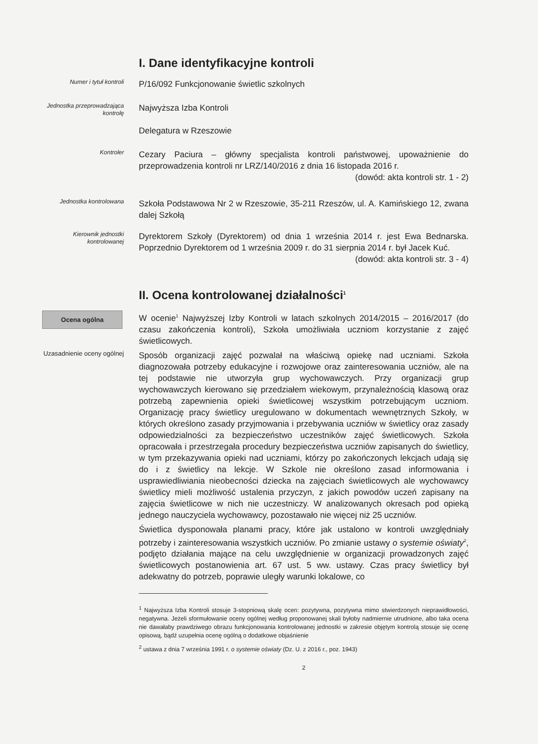I. Dane identyfikacyjne kontroli
Numer i tytuł kontroli
P/16/092 Funkcjonowanie świetlic szkolnych
Jednostka przeprowadzająca kontrolę
Najwyższa Izba Kontroli
Delegatura w Rzeszowie
Kontroler
Cezary Paciura – główny specjalista kontroli państwowej, upoważnienie do przeprowadzenia kontroli nr LRZ/140/2016 z dnia 16 listopada 2016 r.
(dowód: akta kontroli str. 1 - 2)
Jednostka kontrolowana
Szkoła Podstawowa Nr 2 w Rzeszowie, 35-211 Rzeszów, ul. A. Kamińskiego 12, zwana dalej Szkołą
Kierownik jednostki kontrolowanej
Dyrektorem Szkoły (Dyrektorem) od dnia 1 września 2014 r. jest Ewa Bednarska. Poprzednio Dyrektorem od 1 września 2009 r. do 31 sierpnia 2014 r. był Jacek Kuć.
(dowód: akta kontroli str. 3 - 4)
II. Ocena kontrolowanej działalności<sup>1</sup>
Ocena ogólna
W ocenie<sup>1</sup> Najwyższej Izby Kontroli w latach szkolnych 2014/2015 – 2016/2017 (do czasu zakończenia kontroli), Szkoła umożliwiała uczniom korzystanie z zajęć świetlicowych.
Uzasadnienie oceny ogólnej
Sposób organizacji zajęć pozwalał na właściwą opiekę nad uczniami. Szkoła diagnozowała potrzeby edukacyjne i rozwojowe oraz zainteresowania uczniów, ale na tej podstawie nie utworzyła grup wychowawczych. Przy organizacji grup wychowawczych kierowano się przedziałem wiekowym, przynależnością klasową oraz potrzebą zapewnienia opieki świetlicowej wszystkim potrzebującym uczniom. Organizację pracy świetlicy uregulowano w dokumentach wewnętrznych Szkoły, w których określono zasady przyjmowania i przebywania uczniów w świetlicy oraz zasady odpowiedzialności za bezpieczeństwo uczestników zajęć świetlicowych. Szkoła opracowała i przestrzegała procedury bezpieczeństwa uczniów zapisanych do świetlicy, w tym przekazywania opieki nad uczniami, którzy po zakończonych lekcjach udają się do i z świetlicy na lekcje. W Szkole nie określono zasad informowania i usprawiedliwiania nieobecności dziecka na zajęciach świetlicowych ale wychowawcy świetlicy mieli możliwość ustalenia przyczyn, z jakich powodów uczeń zapisany na zajęcia świetlicowe w nich nie uczestniczy. W analizowanych okresach pod opieką jednego nauczyciela wychowawcy, pozostawało nie więcej niż 25 uczniów.
Świetlica dysponowała planami pracy, które jak ustalono w kontroli uwzględniały potrzeby i zainteresowania wszystkich uczniów. Po zmianie ustawy o systemie oświaty<sup>2</sup>, podjęto działania mające na celu uwzględnienie w organizacji prowadzonych zajęć świetlicowych postanowienia art. 67 ust. 5 ww. ustawy. Czas pracy świetlicy był adekwatny do potrzeb, poprawie uległy warunki lokalowe, co
<sup>1</sup> Najwyższa Izba Kontroli stosuje 3-stopniową skalę ocen: pozytywna, pozytywna mimo stwierdzonych nieprawidłowości, negatywna. Jeżeli sformułowanie oceny ogólnej według proponowanej skali byłoby nadmiernie utrudnione, albo taka ocena nie dawałaby prawdziwego obrazu funkcjonowania kontrolowanej jednostki w zakresie objętym kontrolą stosuje się ocenę opisową, bądź uzupełnia ocenę ogólną o dodatkowe objaśnienie
<sup>2</sup> ustawa z dnia 7 września 1991 r. o systemie oświaty (Dz. U. z 2016 r., poz. 1943)
2